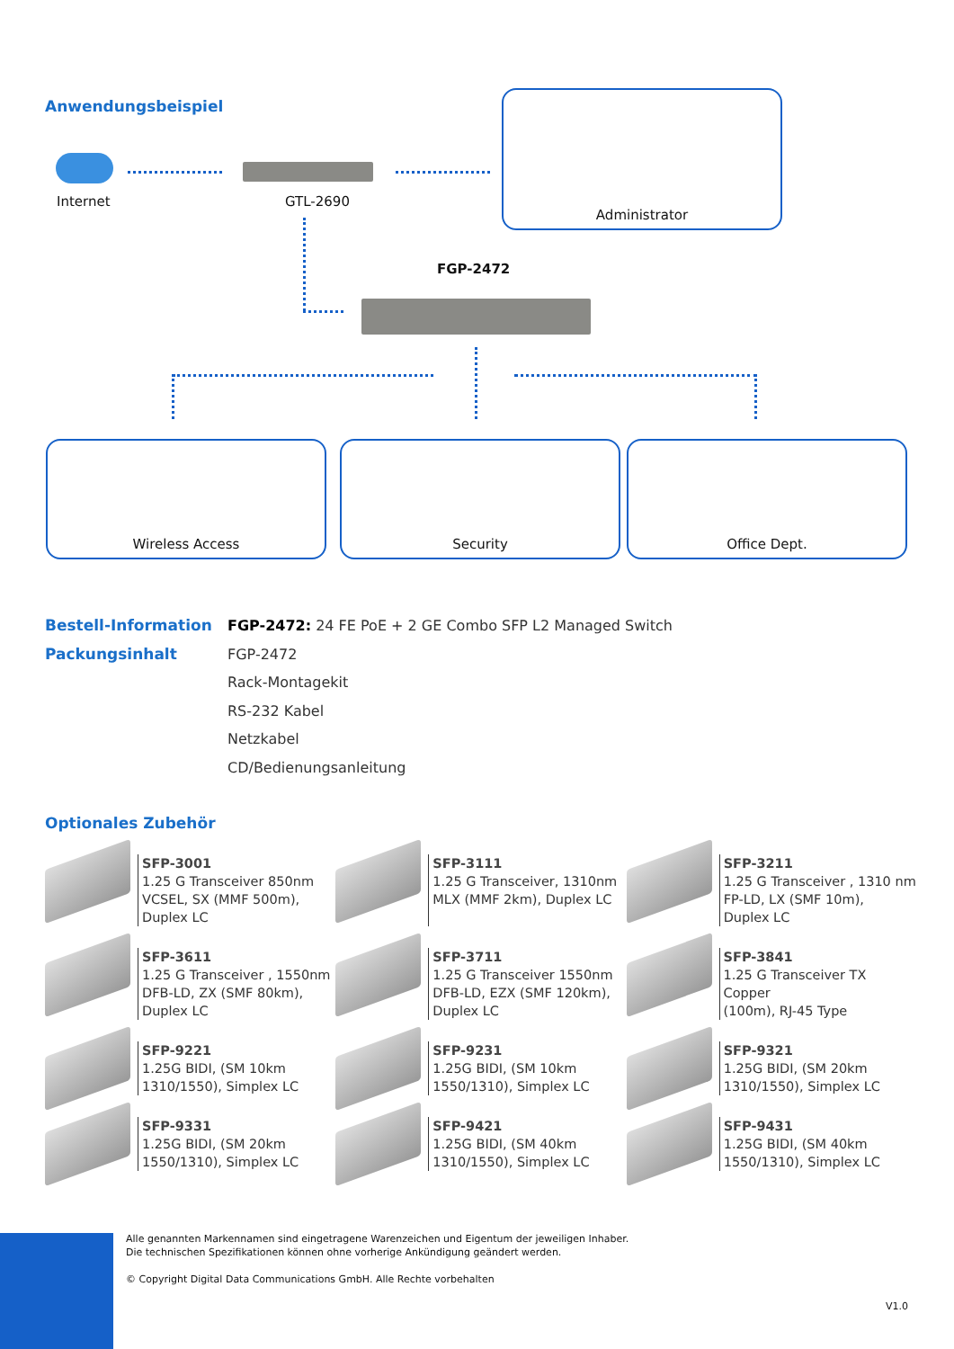Anwendungsbeispiel
Internet GTL-2690
Administrator
FGP-2472
Wireless Access Security Office Dept.
Bestell-Information FGP-2472: 24 FE PoE + 2 GE Combo SFP L2 Managed Switch
Packungsinhalt FGP-2472
Rack-Montagekit
RS-232 Kabel
Netzkabel
CD/Bedienungsanleitung
Optionales Zubehör
SFP-3001
1.25 G Transceiver 850nm
VCSEL, SX (MMF 500m),
Duplex LC
SFP-3111
1.25 G Transceiver, 1310nm
MLX (MMF 2km), Duplex LC
SFP-3211
1.25 G Transceiver , 1310 nm
FP-LD, LX (SMF 10m),
Duplex LC
SFP-3611
1.25 G Transceiver , 1550nm
DFB-LD, ZX (SMF 80km),
Duplex LC
SFP-3711
1.25 G Transceiver 1550nm
DFB-LD, EZX (SMF 120km),
Duplex LC
SFP-3841
1.25 G Transceiver TX Copper
(100m), RJ-45 Type
SFP-9221
1.25G BIDI, (SM 10km
1310/1550), Simplex LC
SFP-9231
1.25G BIDI, (SM 10km
1550/1310), Simplex LC
SFP-9321
1.25G BIDI, (SM 20km
1310/1550), Simplex LC
SFP-9331
1.25G BIDI, (SM 20km
1550/1310), Simplex LC
SFP-9421
1.25G BIDI, (SM 40km
1310/1550), Simplex LC
SFP-9431
1.25G BIDI, (SM 40km
1550/1310), Simplex LC
Alle genannten Markennamen sind eingetragene Warenzeichen und Eigentum der jeweiligen Inhaber.
Die technischen Spezifikationen können ohne vorherige Ankündigung geändert werden.
© Copyright Digital Data Communications GmbH. Alle Rechte vorbehalten
V1.0